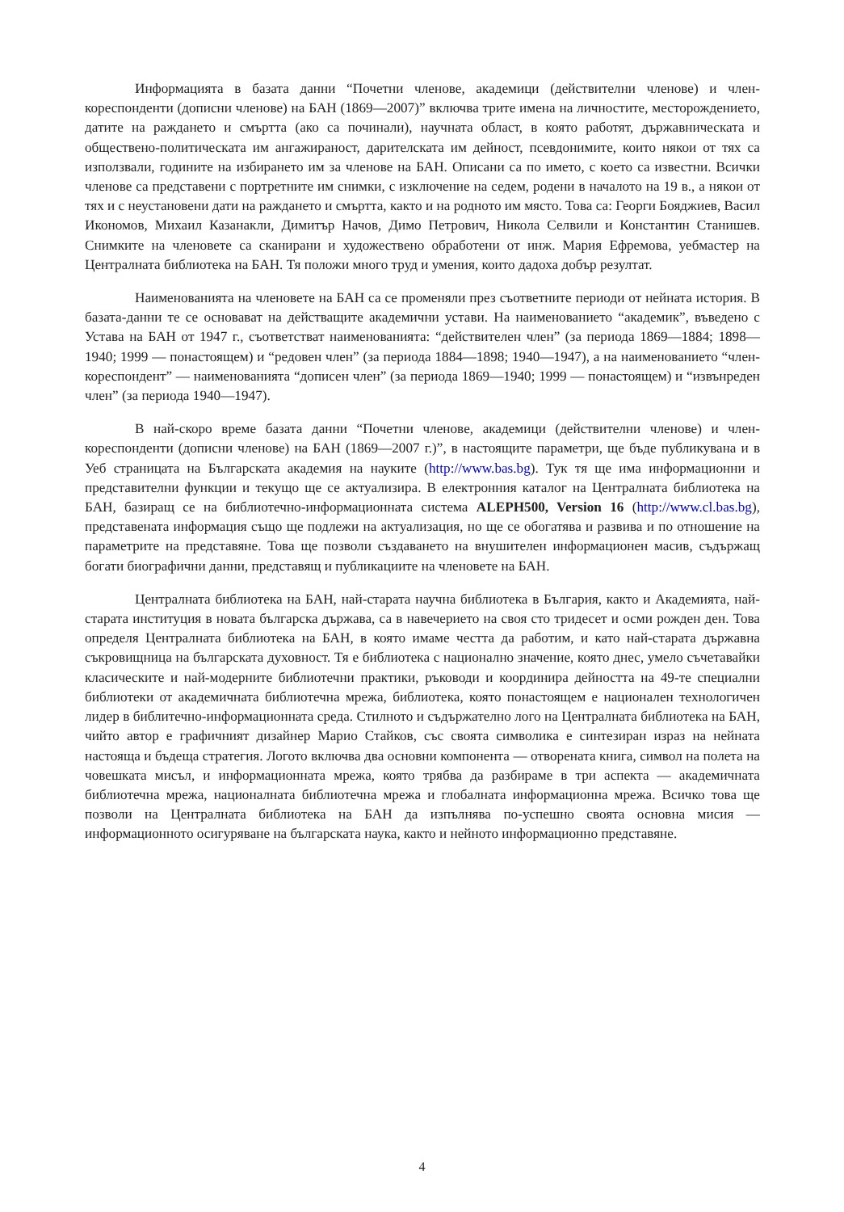Информацията в базата данни “Почетни членове, академици (действителни членове) и член-кореспонденти (дописни членове) на БАН (1869—2007)” включва трите имена на личностите, месторождението, датите на раждането и смъртта (ако са починали), научната област, в която работят, държавническата и обществено-политическата им ангажираност, дарителската им дейност, псевдонимите, които някои от тях са използвали, годините на избирането им за членове на БАН. Описани са по името, с което са известни. Всички членове са представени с портретните им снимки, с изключение на седем, родени в началото на 19 в., а някои от тях и с неустановени дати на раждането и смъртта, както и на родното им място. Това са: Георги Бояджиев, Васил Икономов, Михаил Казанакли, Димитър Начов, Димо Петрович, Никола Селвили и Константин Станишев. Снимките на членовете са сканирани и художествено обработени от инж. Мария Ефремова, уебмастер на Централната библиотека на БАН. Тя положи много труд и умения, които дадоха добър резултат.
Наименованията на членовете на БАН са се променяли през съответните периоди от нейната история. В базата-данни те се основават на действащите академични устави. На наименованието “академик”, въведено с Устава на БАН от 1947 г., съответстват наименованията: “действителен член” (за периода 1869—1884; 1898—1940; 1999 — понастоящем) и “редовен член” (за периода 1884—1898; 1940—1947), а на наименованието “член-кореспондент” — наименованията “дописен член” (за периода 1869—1940; 1999 — понастоящем) и “извънреден член” (за периода 1940—1947).
В най-скоро време базата данни “Почетни членове, академици (действителни членове) и член-кореспонденти (дописни членове) на БАН (1869—2007 г.)”, в настоящите параметри, ще бъде публикувана и в Уеб страницата на Българската академия на науките (http://www.bas.bg). Тук тя ще има информационни и представителни функции и текущо ще се актуализира. В електронния каталог на Централната библиотека на БАН, базиращ се на библиотечно-информационната система ALEPH500, Version 16 (http://www.cl.bas.bg), представената информация също ще подлежи на актуализация, но ще се обогатява и развива и по отношение на параметрите на представяне. Това ще позволи създаването на внушителен информационен масив, съдържащ богати биографични данни, представящ и публикациите на членовете на БАН.
Централната библиотека на БАН, най-старата научна библиотека в България, както и Академията, най-старата институция в новата българска държава, са в навечерието на своя сто тридесет и осми рожден ден. Това определя Централната библиотека на БАН, в която имаме честта да работим, и като най-старата държавна съкровищница на българската духовност. Тя е библиотека с национално значение, която днес, умело съчетавайки класическите и най-модерните библиотечни практики, ръководи и координира дейността на 49-те специални библиотеки от академичната библиотечна мрежа, библиотека, която понастоящем е национален технологичен лидер в библитечно-информационната среда. Стилното и съдържателно лого на Централната библиотека на БАН, чийто автор е графичният дизайнер Марио Стайков, със своята символика е синтезиран израз на нейната настояща и бъдеща стратегия. Логото включва два основни компонента — отворената книга, символ на полета на човешката мисъл, и информационната мрежа, която трябва да разбираме в три аспекта — академичната библиотечна мрежа, националната библиотечна мрежа и глобалната информационна мрежа. Всичко това ще позволи на Централната библиотека на БАН да изпълнява по-успешно своята основна мисия — информационното осигуряване на българската наука, както и нейното информационно представяне.
4